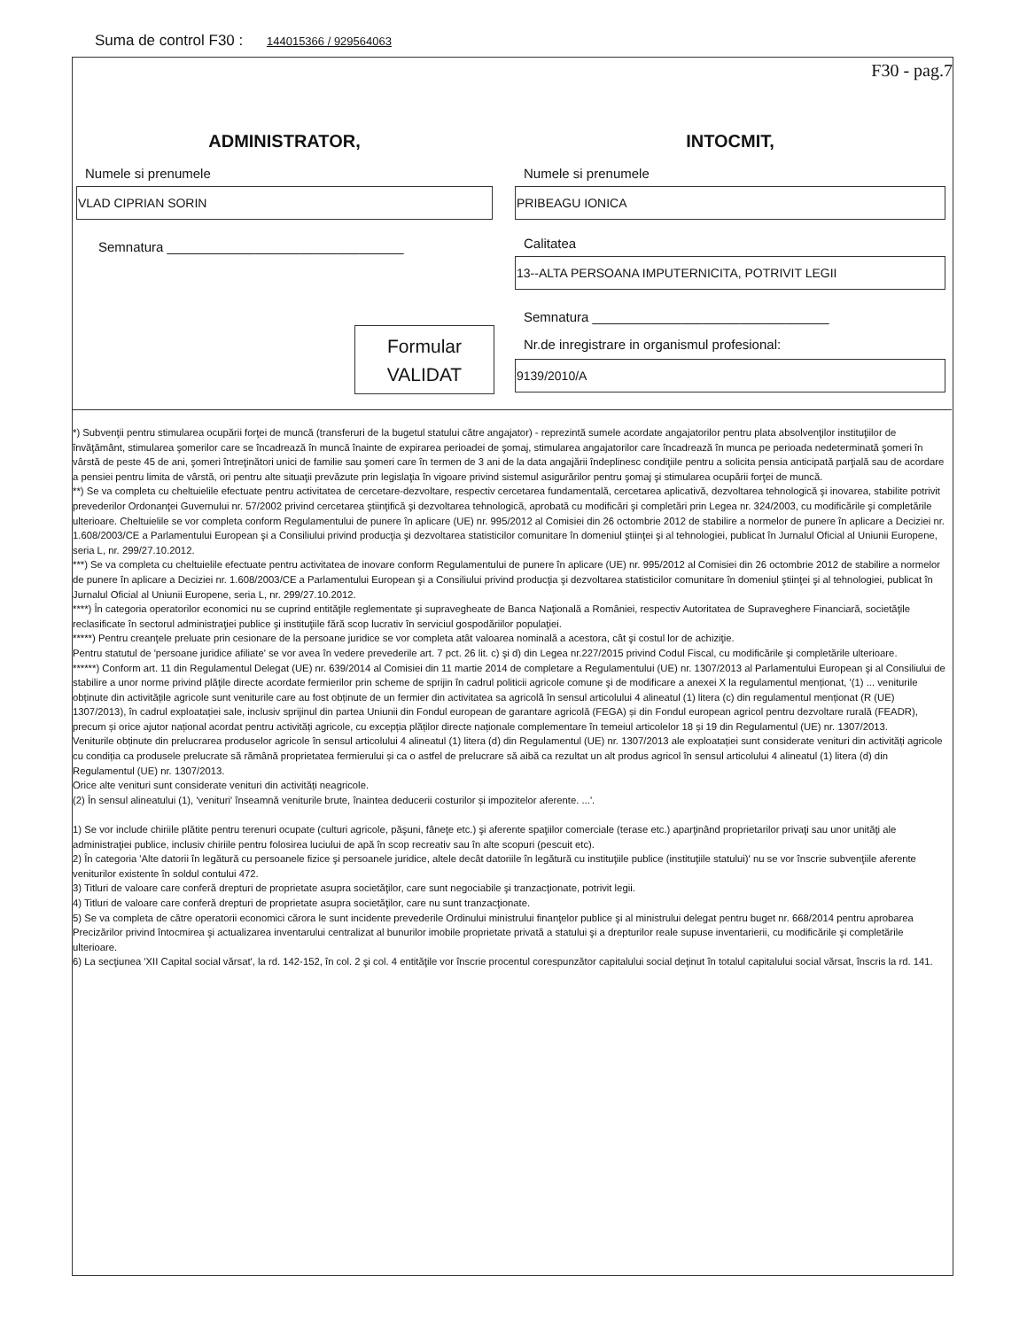Suma de control F30 : 144015366 / 929564063
F30 - pag.7
ADMINISTRATOR,
Numele si prenumele
VLAD CIPRIAN SORIN
Semnatura ________________________________
INTOCMIT,
Numele si prenumele
PRIBEAGU IONICA
Calitatea
13--ALTA PERSOANA IMPUTERNICITA, POTRIVIT LEGII
Semnatura ________________________________
Nr.de inregistrare in organismul profesional:
9139/2010/A
Formular
VALIDAT
*) Subvenţii pentru stimularea ocupării forţei de muncă (transferuri de la bugetul statului către angajator) - reprezintă sumele acordate angajatorilor pentru plata absolvenţilor instituţiilor de învăţământ, stimularea şomerilor care se încadrează în muncă înainte de expirarea perioadei de şomaj, stimularea angajatorilor care încadrează în munca pe perioada nedeterminată şomeri în vârstă de peste 45 de ani, şomeri întreţinători unici de familie sau şomeri care în termen de 3 ani de la data angajării îndeplinesc condiţiile pentru a solicita pensia anticipată parţială sau de acordare a pensiei pentru limita de vârstă, ori pentru alte situaţii prevăzute prin legislaţia în vigoare privind sistemul asigurărilor pentru şomaj şi stimularea ocupării forţei de muncă.
**) Se va completa cu cheltuielile efectuate pentru activitatea de cercetare-dezvoltare, respectiv cercetarea fundamentală, cercetarea aplicativă, dezvoltarea tehnologică şi inovarea, stabilite potrivit prevederilor Ordonanţei Guvernului nr. 57/2002 privind cercetarea ştiinţifică şi dezvoltarea tehnologică, aprobată cu modificări şi completări prin Legea nr. 324/2003, cu modificările şi completările ulterioare. Cheltuielile se vor completa conform Regulamentului de punere în aplicare (UE) nr. 995/2012 al Comisiei din 26 octombrie 2012 de stabilire a normelor de punere în aplicare a Deciziei nr. 1.608/2003/CE a Parlamentului European şi a Consiliului privind producţia şi dezvoltarea statisticilor comunitare în domeniul ştiinţei şi al tehnologiei, publicat în Jurnalul Oficial al Uniunii Europene, seria L, nr. 299/27.10.2012.
***) Se va completa cu cheltuielile efectuate pentru activitatea de inovare conform Regulamentului de punere în aplicare (UE) nr. 995/2012 al Comisiei din 26 octombrie 2012 de stabilire a normelor de punere în aplicare a Deciziei nr. 1.608/2003/CE a Parlamentului European şi a Consiliului privind producţia şi dezvoltarea statisticilor comunitare în domeniul ştiinţei şi al tehnologiei, publicat în Jurnalul Oficial al Uniunii Europene, seria L, nr. 299/27.10.2012.
****) În categoria operatorilor economici nu se cuprind entităţile reglementate şi supravegheate de Banca Naţională a României, respectiv Autoritatea de Supraveghere Financiară, societăţile reclasificate în sectorul administraţiei publice şi instituţiile fără scop lucrativ în serviciul gospodăriilor populaţiei.
*****) Pentru creanţele preluate prin cesionare de la persoane juridice se vor completa atât valoarea nominală a acestora, cât şi costul lor de achiziţie.
Pentru statutul de 'persoane juridice afiliate' se vor avea în vedere prevederile art. 7 pct. 26 lit. c) şi d) din Legea nr.227/2015 privind Codul Fiscal, cu modificările şi completările ulterioare.
******) Conform art. 11 din Regulamentul Delegat (UE) nr. 639/2014 al Comisiei din 11 martie 2014 de completare a Regulamentului (UE) nr. 1307/2013 al Parlamentului European şi al Consiliului de stabilire a unor norme privind plăţile directe acordate fermierilor prin scheme de sprijin în cadrul politicii agricole comune şi de modificare a anexei X la regulamentul menționat, '(1) ... veniturile obținute din activitățile agricole sunt veniturile care au fost obținute de un fermier din activitatea sa agricolă în sensul articolului 4 alineatul (1) litera (c) din regulamentul menționat (R (UE) 1307/2013), în cadrul exploatației sale, inclusiv sprijinul din partea Uniunii din Fondul european de garantare agricolă (FEGA) și din Fondul european agricol pentru dezvoltare rurală (FEADR), precum și orice ajutor național acordat pentru activități agricole, cu excepția plăților directe naționale complementare în temeiul articolelor 18 și 19 din Regulamentul (UE) nr. 1307/2013.
Veniturile obținute din prelucrarea produselor agricole în sensul articolului 4 alineatul (1) litera (d) din Regulamentul (UE) nr. 1307/2013 ale exploatației sunt considerate venituri din activități agricole cu condiția ca produsele prelucrate să rămână proprietatea fermierului și ca o astfel de prelucrare să aibă ca rezultat un alt produs agricol în sensul articolului 4 alineatul (1) litera (d) din Regulamentul (UE) nr. 1307/2013.
Orice alte venituri sunt considerate venituri din activități neagricole.
(2) În sensul alineatului (1), 'venituri' înseamnă veniturile brute, înaintea deducerii costurilor și impozitelor aferente. ...'.
1) Se vor include chiriile plătite pentru terenuri ocupate (culturi agricole, păşuni, fâneţe etc.) şi aferente spaţiilor comerciale (terase etc.) aparţinând proprietarilor privaţi sau unor unităţi ale administraţiei publice, inclusiv chiriile pentru folosirea luciului de apă în scop recreativ sau în alte scopuri (pescuit etc).
2) În categoria 'Alte datorii în legătură cu persoanele fizice şi persoanele juridice, altele decât datoriile în legătură cu instituţiile publice (instituţiile statului)' nu se vor înscrie subvenţiile aferente veniturilor existente în soldul contului 472.
3) Titluri de valoare care conferă drepturi de proprietate asupra societăţilor, care sunt negociabile şi tranzacţionate, potrivit legii.
4) Titluri de valoare care conferă drepturi de proprietate asupra societăţilor, care nu sunt tranzacţionate.
5) Se va completa de către operatorii economici cărora le sunt incidente prevederile Ordinului ministrului finanţelor publice şi al ministrului delegat pentru buget nr. 668/2014 pentru aprobarea Precizărilor privind întocmirea şi actualizarea inventarului centralizat al bunurilor imobile proprietate privată a statului şi a drepturilor reale supuse inventarierii, cu modificările şi completările ulterioare.
6) La secţiunea 'XII Capital social vărsat', la rd. 142-152, în col. 2 şi col. 4 entităţile vor înscrie procentul corespunzător capitalului social deţinut în totalul capitalului social vărsat, înscris la rd. 141.